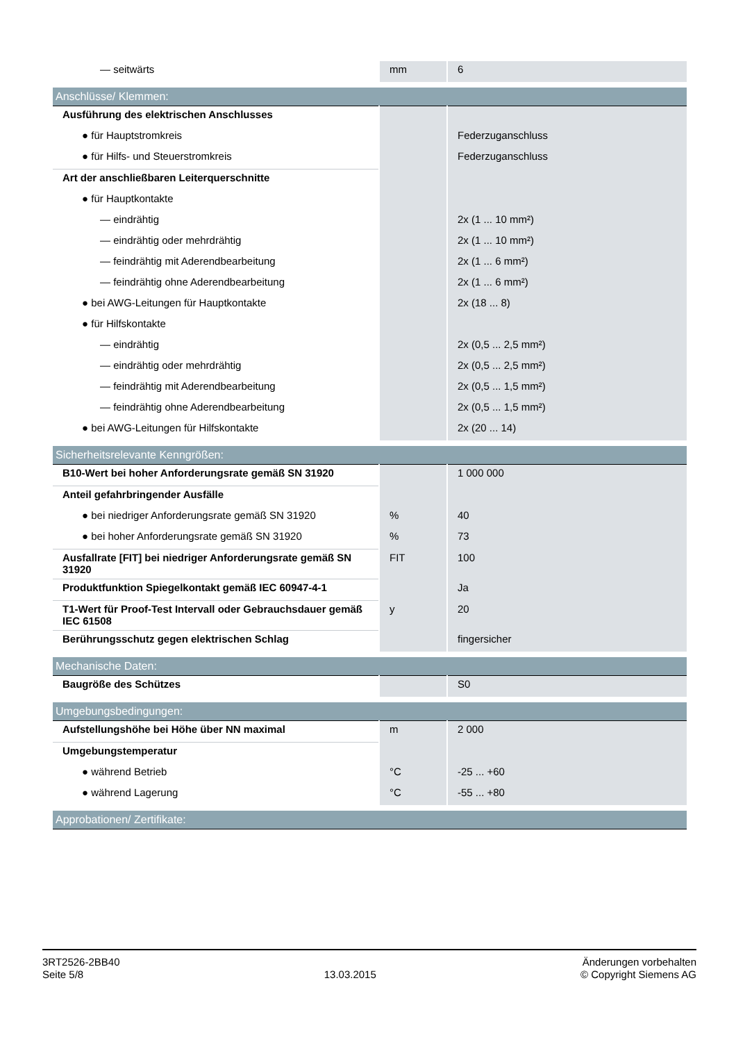| — seitwärts | mm | 6 |
| Anschlüsse/ Klemmen: | | |
| Ausführung des elektrischen Anschlusses | | |
| ● für Hauptstromkreis | | Federzuganschluss |
| ● für Hilfs- und Steuerstromkreis | | Federzuganschluss |
| Art der anschließbaren Leiterquerschnitte | | |
| ● für Hauptkontakte | | |
| — eindrähtig | | 2x (1 ... 10 mm²) |
| — eindrähtig oder mehrdrähtig | | 2x (1 ... 10 mm²) |
| — feindrähtig mit Aderendbearbeitung | | 2x (1 ... 6 mm²) |
| — feindrähtig ohne Aderendbearbeitung | | 2x (1 ... 6 mm²) |
| ● bei AWG-Leitungen für Hauptkontakte | | 2x (18 ... 8) |
| ● für Hilfskontakte | | |
| — eindrähtig | | 2x (0,5 ... 2,5 mm²) |
| — eindrähtig oder mehrdrähtig | | 2x (0,5 ... 2,5 mm²) |
| — feindrähtig mit Aderendbearbeitung | | 2x (0,5 ... 1,5 mm²) |
| — feindrähtig ohne Aderendbearbeitung | | 2x (0,5 ... 1,5 mm²) |
| ● bei AWG-Leitungen für Hilfskontakte | | 2x (20 ... 14) |
| Sicherheitsrelevante Kenngrößen: | | |
| B10-Wert bei hoher Anforderungsrate gemäß SN 31920 | | 1 000 000 |
| Anteil gefahrbringender Ausfälle | | |
| ● bei niedriger Anforderungsrate gemäß SN 31920 | % | 40 |
| ● bei hoher Anforderungsrate gemäß SN 31920 | % | 73 |
| Ausfallrate [FIT] bei niedriger Anforderungsrate gemäß SN 31920 | FIT | 100 |
| Produktfunktion Spiegelkontakt gemäß IEC 60947-4-1 | | Ja |
| T1-Wert für Proof-Test Intervall oder Gebrauchsdauer gemäß IEC 61508 | y | 20 |
| Berührungsschutz gegen elektrischen Schlag | | fingersicher |
| Mechanische Daten: | | |
| Baugröße des Schützes | | S0 |
| Umgebungsbedingungen: | | |
| Aufstellungshöhe bei Höhe über NN maximal | m | 2 000 |
| Umgebungstemperatur | | |
| ● während Betrieb | °C | -25 ... +60 |
| ● während Lagerung | °C | -55 ... +80 |
| Approbationen/ Zertifikate: | | |
3RT2526-2BB40
Seite 5/8
13.03.2015
Änderungen vorbehalten
© Copyright Siemens AG